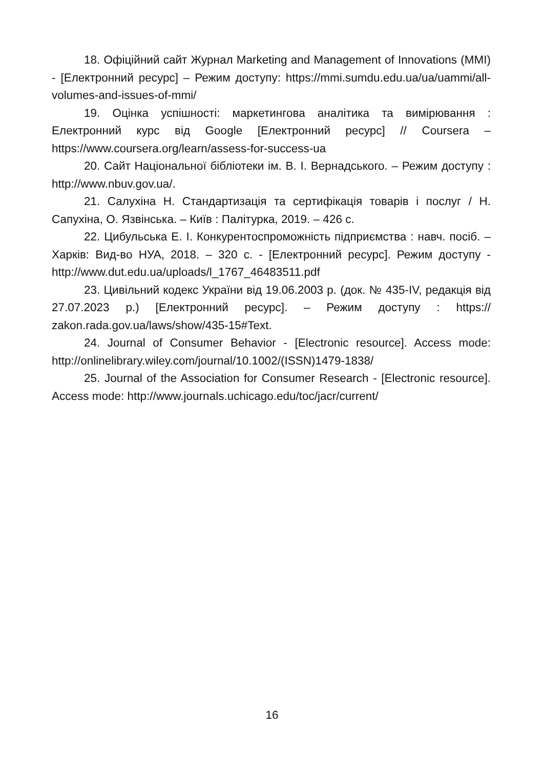18. Офіційний сайт Журнал Marketing and Management of Innovations (MMI) - [Електронний ресурс] – Режим доступу: https://mmi.sumdu.edu.ua/ua/uammi/all-volumes-and-issues-of-mmi/
19. Оцінка успішності: маркетингова аналітика та вимірювання : Електронний курс від Google [Електронний ресурс] // Coursera – https://www.coursera.org/learn/assess-for-success-ua
20. Сайт Національної бібліотеки ім. В. І. Вернадського. – Режим доступу : http://www.nbuv.gov.ua/.
21. Салухіна Н. Стандартизація та сертифікація товарів і послуг / Н. Сапухіна, О. Язвінська. – Київ : Палітурка, 2019. – 426 с.
22. Цибульська Е. І. Конкурентоспроможність підприємства : навч. посіб. – Харків: Вид-во НУА, 2018. – 320 с. - [Електронний ресурс]. Режим доступу - http://www.dut.edu.ua/uploads/l_1767_46483511.pdf
23. Цивільний кодекс України від 19.06.2003 р. (док. № 435-IV, редакція від 27.07.2023 р.) [Електронний ресурс]. – Режим доступу : https:// zakon.rada.gov.ua/laws/show/435-15#Text.
24. Journal of Consumer Behavior - [Electronic resource]. Access mode: http://onlinelibrary.wiley.com/journal/10.1002/(ISSN)1479-1838/
25. Journal of the Association for Consumer Research - [Electronic resource]. Access mode: http://www.journals.uchicago.edu/toc/jacr/current/
16